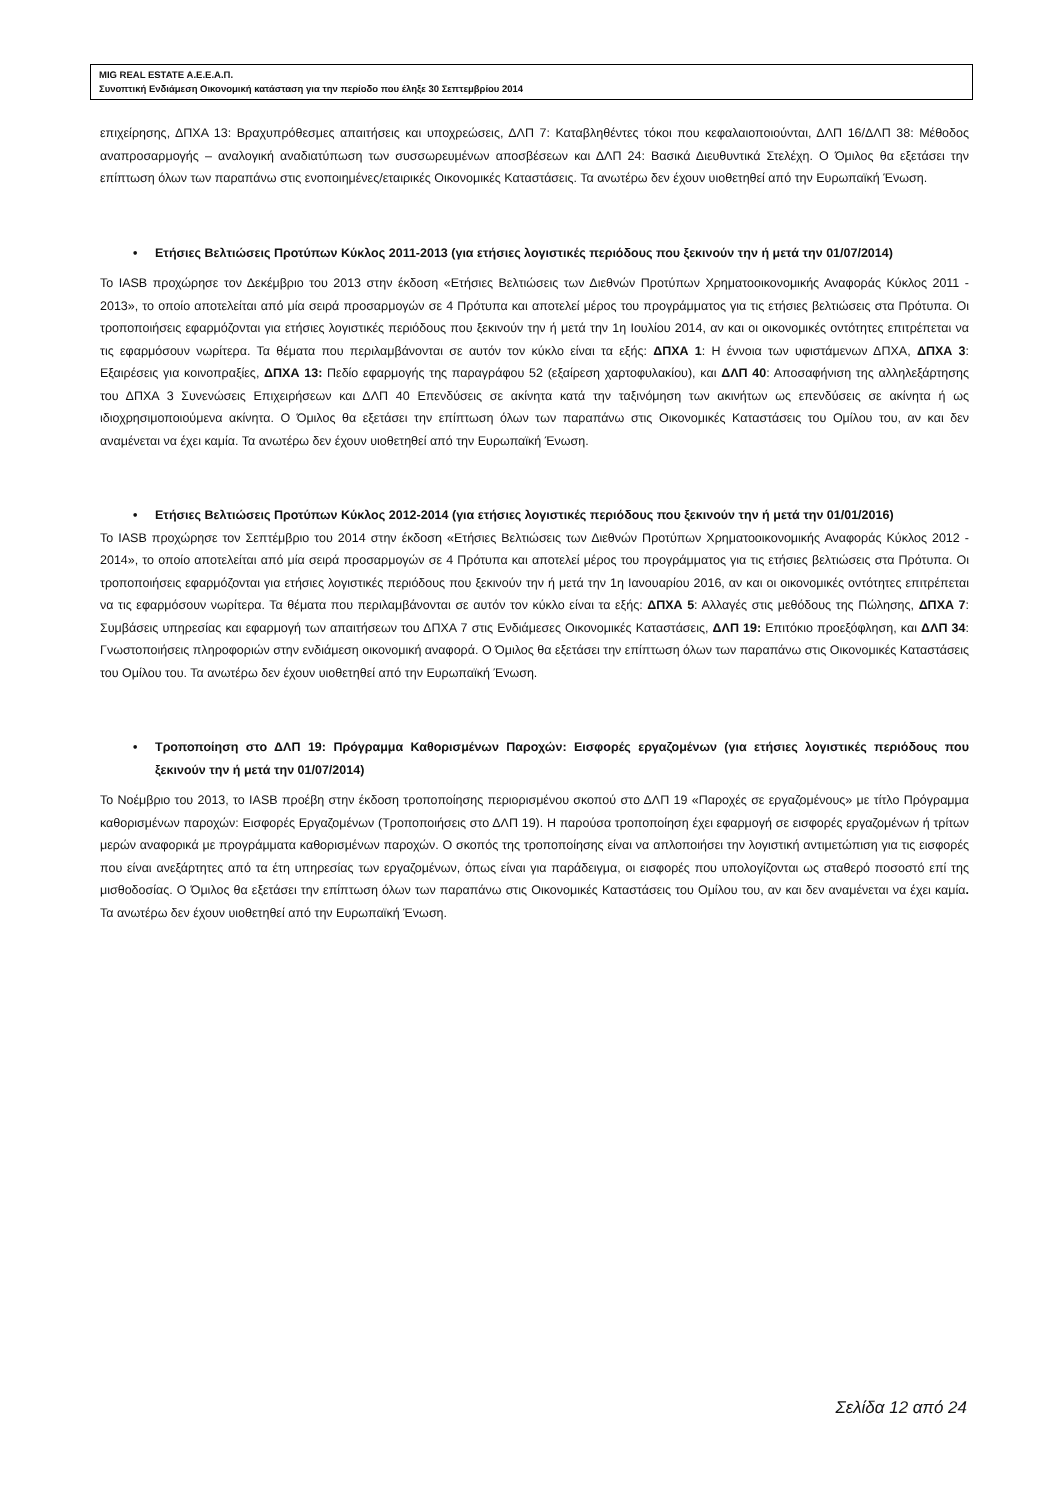MIG REAL ESTATE Α.Ε.Ε.Α.Π.
Συνοπτική Ενδιάμεση Οικονομική κατάσταση για την περίοδο που έληξε 30 Σεπτεμβρίου 2014
επιχείρησης, ΔΠΧΑ 13: Βραχυπρόθεσμες απαιτήσεις και υποχρεώσεις, ΔΛΠ 7: Καταβληθέντες τόκοι που κεφαλαιοποιούνται, ΔΛΠ 16/ΔΛΠ 38: Μέθοδος αναπροσαρμογής – αναλογική αναδιατύπωση των συσσωρευμένων αποσβέσεων και ΔΛΠ 24: Βασικά Διευθυντικά Στελέχη. Ο Όμιλος θα εξετάσει την επίπτωση όλων των παραπάνω στις ενοποιημένες/εταιρικές Οικονομικές Καταστάσεις. Τα ανωτέρω δεν έχουν υιοθετηθεί από την Ευρωπαϊκή Ένωση.
• Ετήσιες Βελτιώσεις Προτύπων Κύκλος 2011-2013 (για ετήσιες λογιστικές περιόδους που ξεκινούν την ή μετά την 01/07/2014)
Το IASB προχώρησε τον Δεκέμβριο του 2013 στην έκδοση «Ετήσιες Βελτιώσεις των Διεθνών Προτύπων Χρηματοοικονομικής Αναφοράς Κύκλος 2011 - 2013», το οποίο αποτελείται από μία σειρά προσαρμογών σε 4 Πρότυπα και αποτελεί μέρος του προγράμματος για τις ετήσιες βελτιώσεις στα Πρότυπα. Οι τροποποιήσεις εφαρμόζονται για ετήσιες λογιστικές περιόδους που ξεκινούν την ή μετά την 1η Ιουλίου 2014, αν και οι οικονομικές οντότητες επιτρέπεται να τις εφαρμόσουν νωρίτερα. Τα θέματα που περιλαμβάνονται σε αυτόν τον κύκλο είναι τα εξής: ΔΠΧΑ 1: Η έννοια των υφιστάμενων ΔΠΧΑ, ΔΠΧΑ 3: Εξαιρέσεις για κοινοπραξίες, ΔΠΧΑ 13: Πεδίο εφαρμογής της παραγράφου 52 (εξαίρεση χαρτοφυλακίου), και ΔΛΠ 40: Αποσαφήνιση της αλληλεξάρτησης του ΔΠΧΑ 3 Συνενώσεις Επιχειρήσεων και ΔΛΠ 40 Επενδύσεις σε ακίνητα κατά την ταξινόμηση των ακινήτων ως επενδύσεις σε ακίνητα ή ως ιδιοχρησιμοποιούμενα ακίνητα. Ο Όμιλος θα εξετάσει την επίπτωση όλων των παραπάνω στις Οικονομικές Καταστάσεις του Ομίλου του, αν και δεν αναμένεται να έχει καμία. Τα ανωτέρω δεν έχουν υιοθετηθεί από την Ευρωπαϊκή Ένωση.
• Ετήσιες Βελτιώσεις Προτύπων Κύκλος 2012-2014 (για ετήσιες λογιστικές περιόδους που ξεκινούν την ή μετά την 01/01/2016)
Το IASB προχώρησε τον Σεπτέμβριο του 2014 στην έκδοση «Ετήσιες Βελτιώσεις των Διεθνών Προτύπων Χρηματοοικονομικής Αναφοράς Κύκλος 2012 - 2014», το οποίο αποτελείται από μία σειρά προσαρμογών σε 4 Πρότυπα και αποτελεί μέρος του προγράμματος για τις ετήσιες βελτιώσεις στα Πρότυπα. Οι τροποποιήσεις εφαρμόζονται για ετήσιες λογιστικές περιόδους που ξεκινούν την ή μετά την 1η Ιανουαρίου 2016, αν και οι οικονομικές οντότητες επιτρέπεται να τις εφαρμόσουν νωρίτερα. Τα θέματα που περιλαμβάνονται σε αυτόν τον κύκλο είναι τα εξής: ΔΠΧΑ 5: Αλλαγές στις μεθόδους της Πώλησης, ΔΠΧΑ 7: Συμβάσεις υπηρεσίας και εφαρμογή των απαιτήσεων του ΔΠΧΑ 7 στις Ενδιάμεσες Οικονομικές Καταστάσεις, ΔΛΠ 19: Επιτόκιο προεξόφληση, και ΔΛΠ 34: Γνωστοποιήσεις πληροφοριών στην ενδιάμεση οικονομική αναφορά. Ο Όμιλος θα εξετάσει την επίπτωση όλων των παραπάνω στις Οικονομικές Καταστάσεις του Ομίλου του. Τα ανωτέρω δεν έχουν υιοθετηθεί από την Ευρωπαϊκή Ένωση.
• Τροποποίηση στο ΔΛΠ 19: Πρόγραμμα Καθορισμένων Παροχών: Εισφορές εργαζομένων (για ετήσιες λογιστικές περιόδους που ξεκινούν την ή μετά την 01/07/2014)
Το Νοέμβριο του 2013, το IASB προέβη στην έκδοση τροποποίησης περιορισμένου σκοπού στο ΔΛΠ 19 «Παροχές σε εργαζομένους» με τίτλο Πρόγραμμα καθορισμένων παροχών: Εισφορές Εργαζομένων (Τροποποιήσεις στο ΔΛΠ 19). Η παρούσα τροποποίηση έχει εφαρμογή σε εισφορές εργαζομένων ή τρίτων μερών αναφορικά με προγράμματα καθορισμένων παροχών. Ο σκοπός της τροποποίησης είναι να απλοποιήσει την λογιστική αντιμετώπιση για τις εισφορές που είναι ανεξάρτητες από τα έτη υπηρεσίας των εργαζομένων, όπως είναι για παράδειγμα, οι εισφορές που υπολογίζονται ως σταθερό ποσοστό επί της μισθοδοσίας. Ο Όμιλος θα εξετάσει την επίπτωση όλων των παραπάνω στις Οικονομικές Καταστάσεις του Ομίλου του, αν και δεν αναμένεται να έχει καμία. Τα ανωτέρω δεν έχουν υιοθετηθεί από την Ευρωπαϊκή Ένωση.
Σελίδα 12 από 24